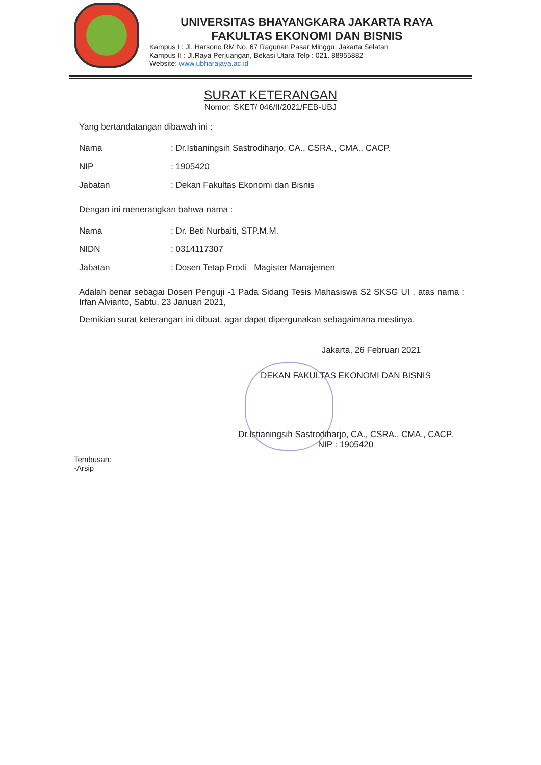UNIVERSITAS BHAYANGKARA JAKARTA RAYA
FAKULTAS EKONOMI DAN BISNIS
Kampus I : Jl. Harsono RM No. 67 Ragunan Pasar Minggu, Jakarta Selatan
Kampus II : Jl.Raya Perjuangan, Bekasi Utara Telp : 021. 88955882
Website: www.ubharajaya.ac.id
SURAT KETERANGAN
Nomor: SKET/ 046/II/2021/FEB-UBJ
Yang bertandatangan dibawah ini :
| Nama | : Dr.Istianingsih Sastrodiharjo, CA., CSRA., CMA., CACP. |
| NIP | : 1905420 |
| Jabatan | : Dekan Fakultas Ekonomi dan Bisnis |
Dengan ini menerangkan bahwa nama :
| Nama | : Dr. Beti Nurbaiti, STP.M.M. |
| NIDN | : 0314117307 |
| Jabatan | : Dosen Tetap Prodi Magister Manajemen |
Adalah benar sebagai Dosen Penguji -1 Pada Sidang Tesis Mahasiswa S2 SKSG UI , atas nama : Irfan Alvianto, Sabtu, 23 Januari 2021,
Demikian surat keterangan ini dibuat, agar dapat dipergunakan sebagaimana mestinya.
Jakarta, 26 Februari 2021
DEKAN FAKULTAS EKONOMI DAN BISNIS
Dr.Istianingsih Sastrodiharjo, CA., CSRA., CMA., CACP.
NIP : 1905420
Tembusan:
-Arsip